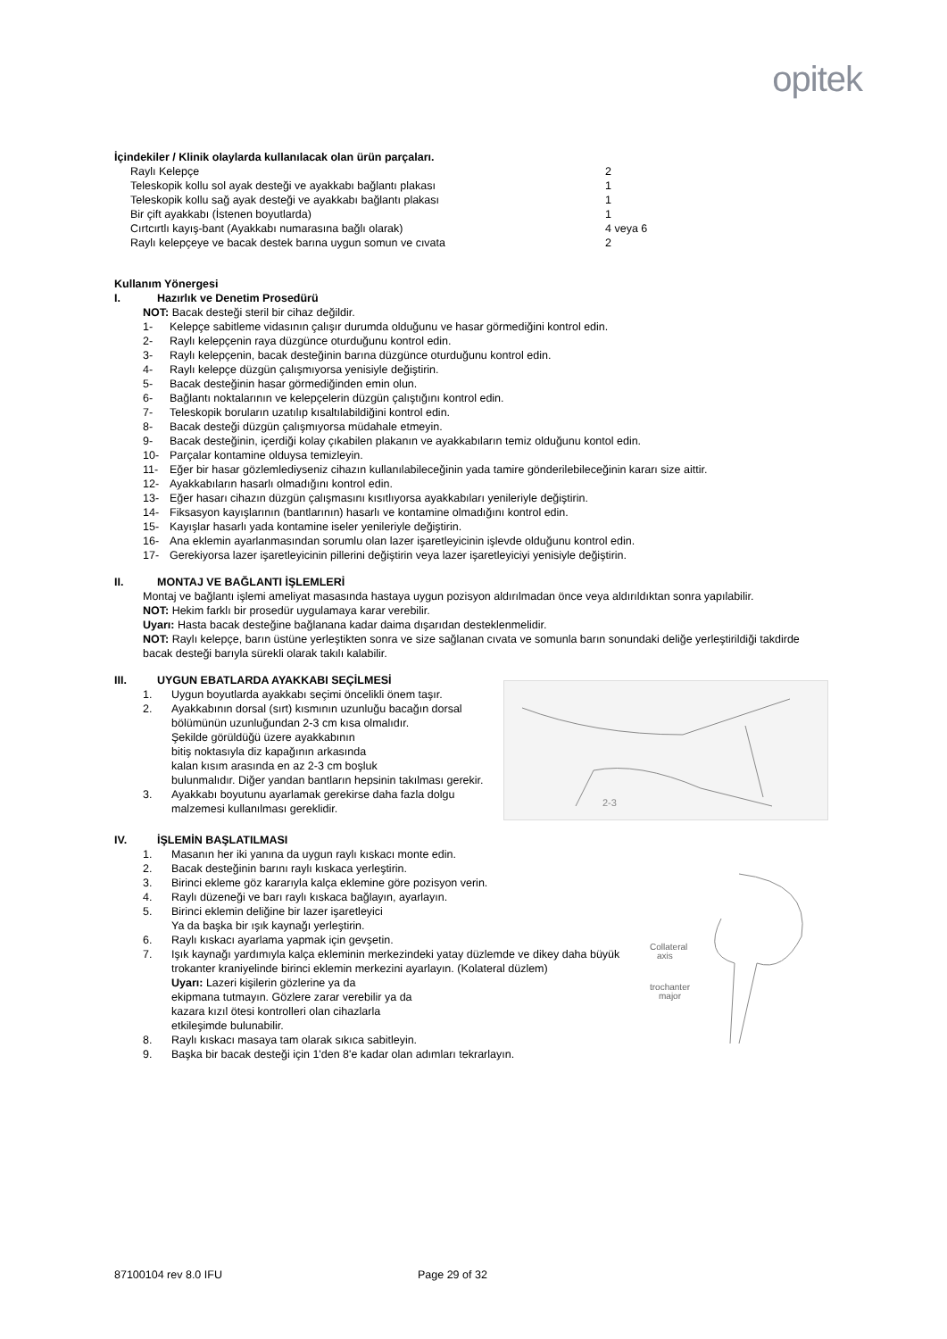opitek
İçindekiler / Klinik olaylarda kullanılacak olan ürün parçaları.
| Raylı Kelepçe | 2 |
| Teleskopik kollu sol ayak desteği ve ayakkabı bağlantı plakası | 1 |
| Teleskopik kollu sağ ayak desteği ve ayakkabı bağlantı plakası | 1 |
| Bir çift ayakkabı (İstenen boyutlarda) | 1 |
| Cırtcırtlı kayış-bant (Ayakkabı numarasına bağlı olarak) | 4 veya 6 |
| Raylı kelepçeye ve bacak destek barına uygun somun ve cıvata | 2 |
Kullanım Yönergesi
I. Hazırlık ve Denetim Prosedürü
NOT: Bacak desteği steril bir cihaz değildir.
1- Kelepçe sabitleme vidasının çalışır durumda olduğunu ve hasar görmediğini kontrol edin.
2- Raylı kelepçenin raya düzgünce oturduğunu kontrol edin.
3- Raylı kelepçenin, bacak desteğinin barına düzgünce oturduğunu kontrol edin.
4- Raylı kelepçe düzgün çalışmıyorsa yenisiyle değiştirin.
5- Bacak desteğinin hasar görmediğinden emin olun.
6- Bağlantı noktalarının ve kelepçelerin düzgün çalıştığını kontrol edin.
7- Teleskopik boruların uzatılıp kısaltılabildiğini kontrol edin.
8- Bacak desteği düzgün çalışmıyorsa müdahale etmeyin.
9- Bacak desteğinin, içerdiği kolay çıkabilen plakanın ve ayakkabıların temiz olduğunu kontol edin.
10- Parçalar kontamine olduysa temizleyin.
11- Eğer bir hasar gözlemlediyseniz cihazın kullanılabileceğinin yada tamire gönderilebileceğinin kararı size aittir.
12- Ayakkabıların hasarlı olmadığını kontrol edin.
13- Eğer hasarı cihazın düzgün çalışmasını kısıtlıyorsa ayakkabıları yenileriyle değiştirin.
14- Fiksasyon kayışlarının (bantlarının) hasarlı ve kontamine olmadığını kontrol edin.
15- Kayışlar hasarlı yada kontamine iseler yenileriyle değiştirin.
16- Ana eklemin ayarlanmasından sorumlu olan lazer işaretleyicinin işlevde olduğunu kontrol edin.
17- Gerekiyorsa lazer işaretleyicinin pillerini değiştirin veya lazer işaretleyiciyi yenisiyle değiştirin.
II. MONTAJ VE BAĞLANTI İŞLEMLERİ
Montaj ve bağlantı işlemi ameliyat masasında hastaya uygun pozisyon aldırılmadan önce veya aldırıldıktan sonra yapılabilir.
NOT: Hekim farklı bir prosedür uygulamaya karar verebilir.
Uyarı: Hasta bacak desteğine bağlanana kadar daima dışarıdan desteklenmelidir.
NOT: Raylı kelepçe, barın üstüne yerleştikten sonra ve size sağlanan cıvata ve somunla barın sonundaki deliğe yerleştirildiği takdirde bacak desteği barıyla sürekli olarak takılı kalabilir.
III. UYGUN EBATLARDA AYAKKABI SEÇİLMESİ
1. Uygun boyutlarda ayakkabı seçimi öncelikli önem taşır.
2. Ayakkabının dorsal (sırt) kısmının uzunluğu bacağın dorsal bölümünün uzunluğundan 2-3 cm kısa olmalıdır.
Şekilde görüldüğü üzere ayakkabının
bitiş noktasıyla diz kapağının arkasında
kalan kısım arasında en az 2-3 cm boşluk
bulunmalıdır. Diğer yandan bantların hepsinin takılması gerekir.
3. Ayakkabı boyutunu ayarlamak gerekirse daha fazla dolgu malzemesi kullanılması gereklidir.
2-3
IV. İŞLEMİN BAŞLATILMASI
1. Masanın her iki yanına da uygun raylı kıskacı monte edin.
2. Bacak desteğinin barını raylı kıskaca yerleştirin.
3. Birinci ekleme göz kararıyla kalça eklemine göre pozisyon verin.
4. Raylı düzeneği ve barı raylı kıskaca bağlayın, ayarlayın.
5. Birinci eklemin deliğine bir lazer işaretleyici
Ya da başka bir ışık kaynağı yerleştirin.
6. Raylı kıskacı ayarlama yapmak için gevşetin.
7. Işık kaynağı yardımıyla kalça ekleminin merkezindeki yatay düzlemde ve dikey daha büyük trokanter kraniyelinde birinci eklemin merkezini ayarlayın. (Kolateral düzlem)
Uyarı: Lazeri kişilerin gözlerine ya da
ekipmana tutmayın. Gözlere zarar verebilir ya da
kazara kızıl ötesi kontrolleri olan cihazlarla
etkileşimde bulunabilir.
8. Raylı kıskacı masaya tam olarak sıkıca sabitleyin.
9. Başka bir bacak desteği için 1'den 8'e kadar olan adımları tekrarlayın.
Collateral
axis
trochanter
major
87100104 rev 8.0 IFU Page 29 of 32